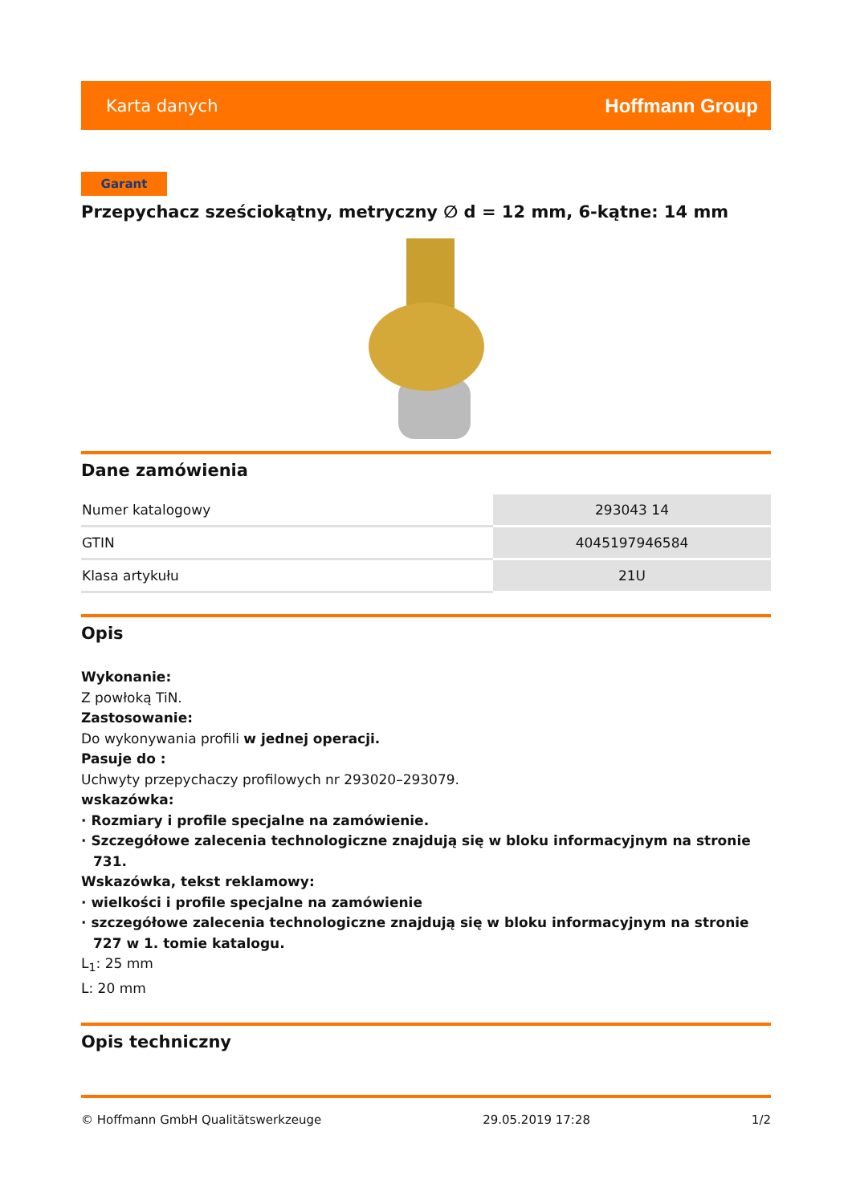Karta danych Hoffmann Group
Garant
Przepychacz sześciokątny, metryczny ∅ d = 12 mm, 6-kątne: 14 mm
Dane zamówienia
| Numer katalogowy | 293043 14 |
| GTIN | 4045197946584 |
| Klasa artykułu | 21U |
Opis
Wykonanie:
Z powłoką TiN.
Zastosowanie:
Do wykonywania profili w jednej operacji.
Pasuje do :
Uchwyty przepychaczy profilowych nr 293020–293079.
wskazówka:
· Rozmiary i profile specjalne na zamówienie.
· Szczegółowe zalecenia technologiczne znajdują się w bloku informacyjnym na stronie 731.
Wskazówka, tekst reklamowy:
· wielkości i profile specjalne na zamówienie
· szczegółowe zalecenia technologiczne znajdują się w bloku informacyjnym na stronie 727 w 1. tomie katalogu.
L<sub>1</sub>: 25 mm
L: 20 mm
Opis techniczny
© Hoffmann GmbH Qualitätswerkzeuge 29.05.2019 17:28 1/2